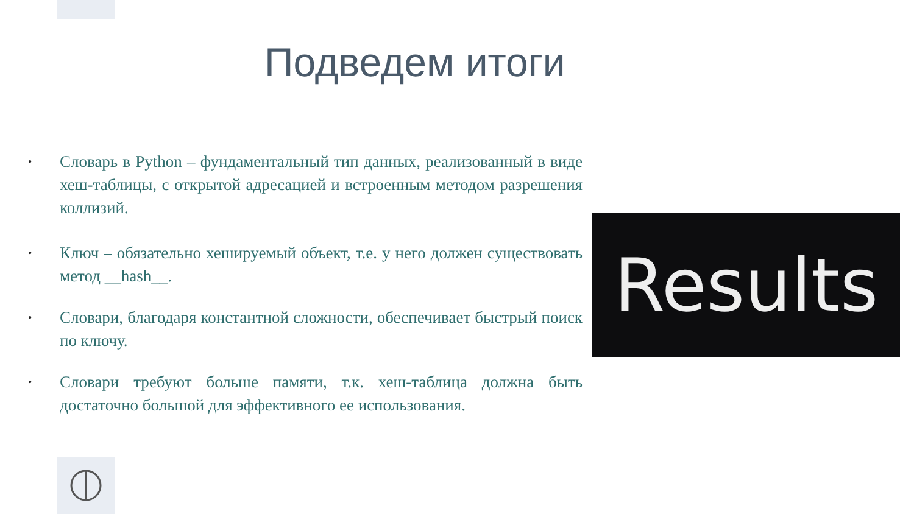Подведем итоги
• Словарь в Python – фундаментальный тип данных, реализованный в виде хеш-таблицы, с открытой адресацией и встроенным методом разрешения коллизий.
• Ключ – обязательно хешируемый объект, т.е. у него должен существовать метод __hash__.
• Словари, благодаря константной сложности, обеспечивает быстрый поиск по ключу.
• Словари требуют больше памяти, т.к. хеш-таблица должна быть достаточно большой для эффективного ее использования.
Results